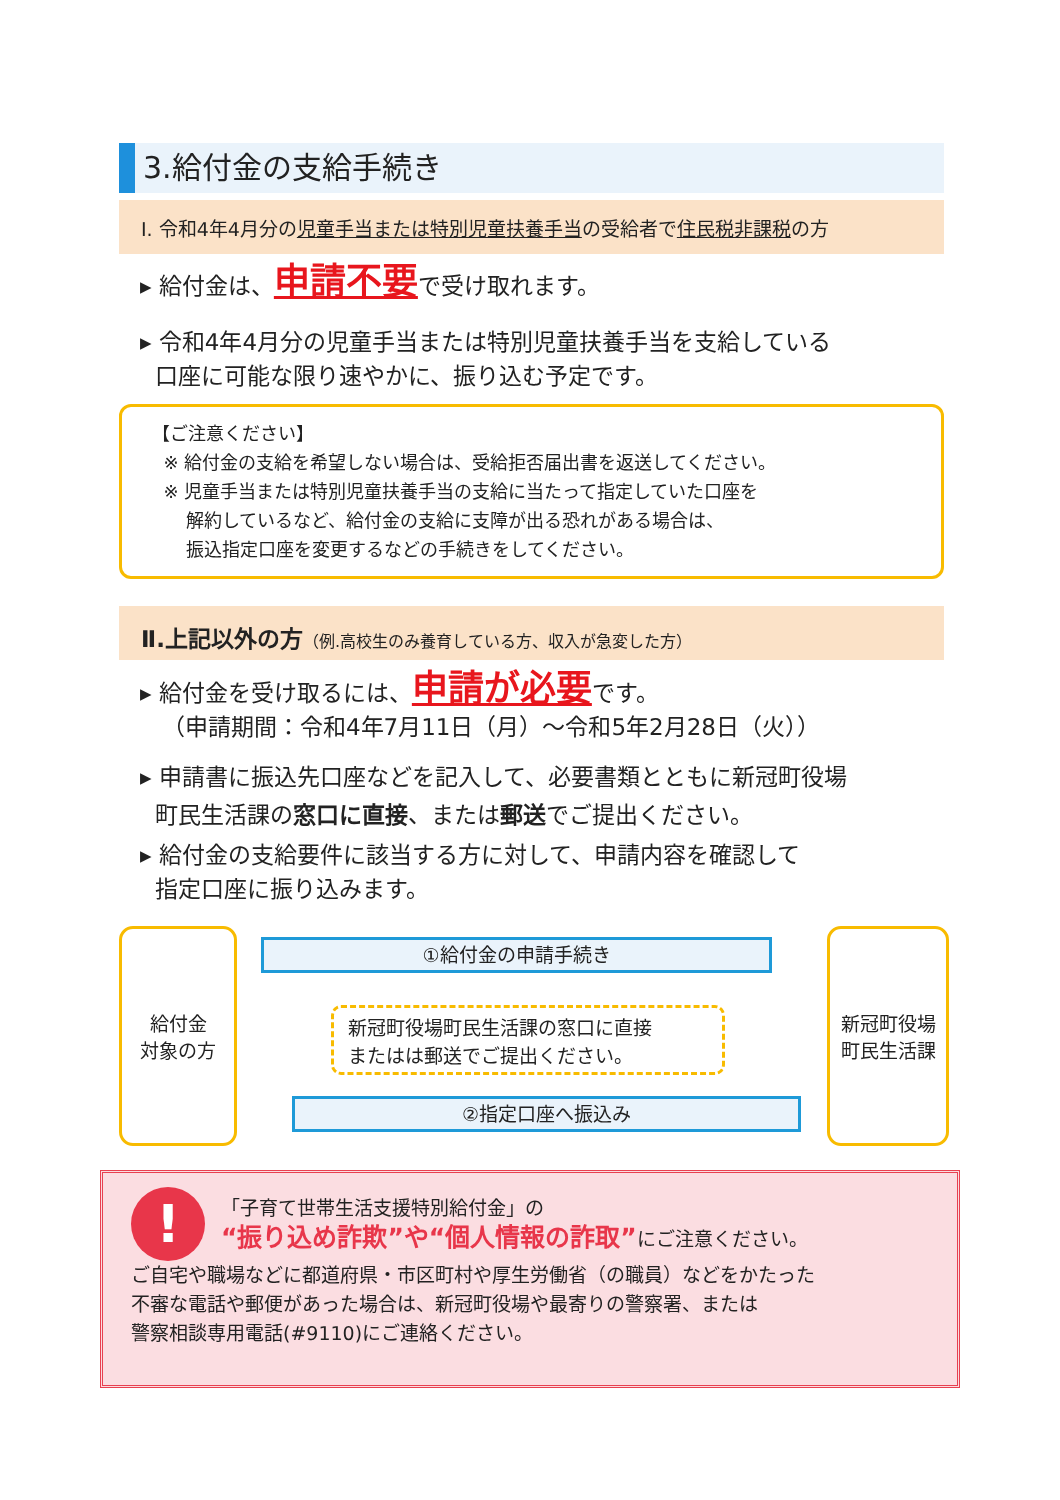3.給付金の支給手続き
Ⅰ. 令和4年4月分の児童手当または特別児童扶養手当の受給者で住民税非課税の方
▸ 給付金は、申請不要で受け取れます。
▸ 令和4年4月分の児童手当または特別児童扶養手当を支給している
口座に可能な限り速やかに、振り込む予定です。
【ご注意ください】
※ 給付金の支給を希望しない場合は、受給拒否届出書を返送してください。
※ 児童手当または特別児童扶養手当の支給に当たって指定していた口座を
解約しているなど、給付金の支給に支障が出る恐れがある場合は、
振込指定口座を変更するなどの手続きをしてください。
Ⅱ.上記以外の方（例.高校生のみ養育している方、収入が急変した方）
▸ 給付金を受け取るには、申請が必要です。
（申請期間：令和4年7月11日（月）～令和5年2月28日（火））
▸ 申請書に振込先口座などを記入して、必要書類とともに新冠町役場
町民生活課の窓口に直接、または郵送でご提出ください。
▸ 給付金の支給要件に該当する方に対して、申請内容を確認して
指定口座に振り込みます。
給付金
対象の方
①給付金の申請手続き
新冠町役場町民生活課の窓口に直接
またはは郵送でご提出ください。
②指定口座へ振込み
新冠町役場
町民生活課
!
「子育て世帯生活支援特別給付金」の
“振り込め詐欺”や“個人情報の詐取”にご注意ください。
ご自宅や職場などに都道府県・市区町村や厚生労働省（の職員）などをかたった
不審な電話や郵便があった場合は、新冠町役場や最寄りの警察署、または
警察相談専用電話(#9110)にご連絡ください。